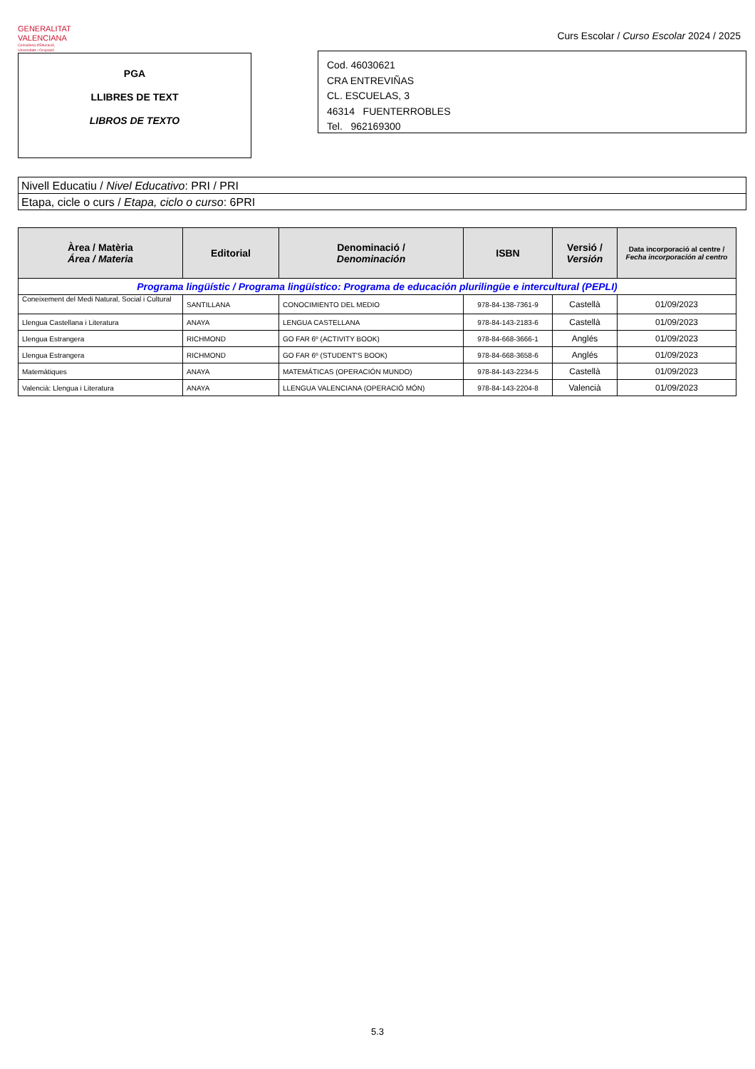GENERALITAT
VALENCIANA
Conselleria d'Educació,
Universitats i Ocupació
Curs Escolar / Curso Escolar 2024 / 2025
PGA
LLIBRES DE TEXT
LIBROS DE TEXTO
Cod. 46030621
CRA ENTREVIÑAS
CL. ESCUELAS, 3
46314 FUENTERROBLES
Tel. 962169300
Nivell Educatiu / Nivel Educativo: PRI / PRI
Etapa, cicle o curs / Etapa, ciclo o curso: 6PRI
| Àrea / Matèria Área / Materia | Editorial | Denominació / Denominación | ISBN | Versió / Versión | Data incorporació al centre / Fecha incorporación al centro |
| --- | --- | --- | --- | --- | --- |
| Programa lingüístic / Programa lingüístico: Programa de educación plurilingüe e intercultural (PEPLI) | | | | | |
| Coneixement del Medi Natural, Social i Cultural | SANTILLANA | CONOCIMIENTO DEL MEDIO | 978-84-138-7361-9 | Castellà | 01/09/2023 |
| Llengua Castellana i Literatura | ANAYA | LENGUA CASTELLANA | 978-84-143-2183-6 | Castellà | 01/09/2023 |
| Llengua Estrangera | RICHMOND | GO FAR 6º (ACTIVITY BOOK) | 978-84-668-3666-1 | Anglés | 01/09/2023 |
| Llengua Estrangera | RICHMOND | GO FAR 6º (STUDENT'S BOOK) | 978-84-668-3658-6 | Anglés | 01/09/2023 |
| Matemàtiques | ANAYA | MATEMÁTICAS (OPERACIÓN MUNDO) | 978-84-143-2234-5 | Castellà | 01/09/2023 |
| Valencià: Llengua i Literatura | ANAYA | LLENGUA VALENCIANA (OPERACIÓ MÓN) | 978-84-143-2204-8 | Valencià | 01/09/2023 |
5.3